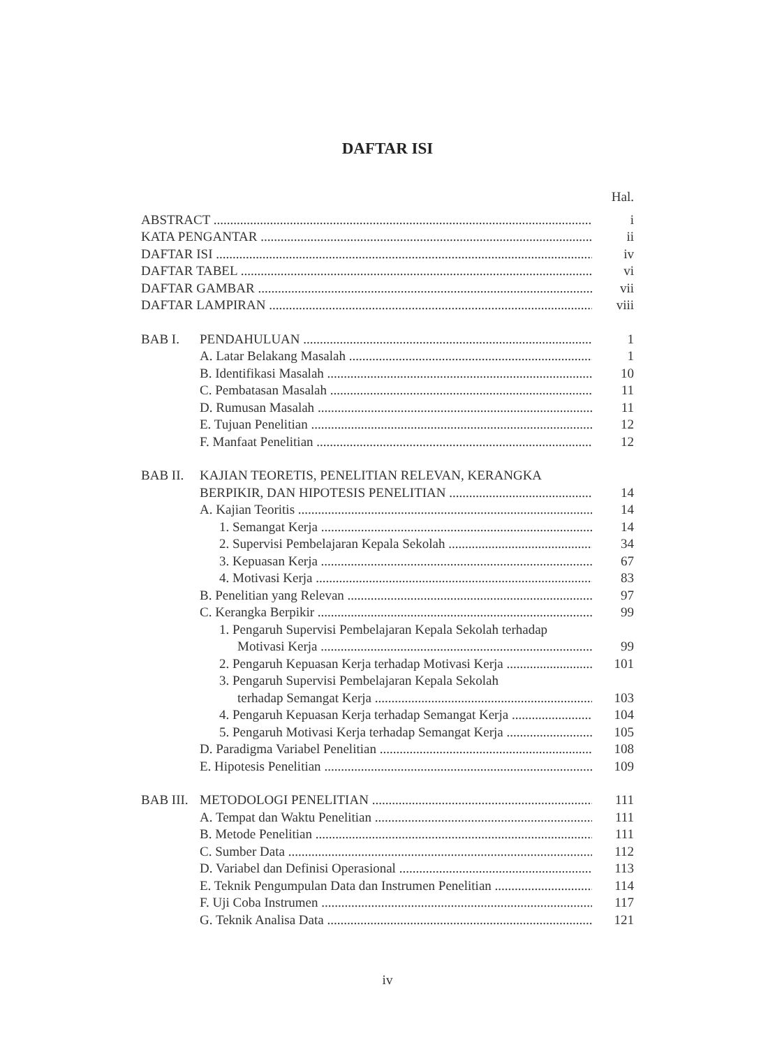DAFTAR ISI
Hal.
ABSTRACT i
KATA PENGANTAR ii
DAFTAR ISI iv
DAFTAR TABEL vi
DAFTAR GAMBAR vii
DAFTAR LAMPIRAN viii
BAB I. PENDAHULUAN 1
A. Latar Belakang Masalah 1
B. Identifikasi Masalah 10
C. Pembatasan Masalah 11
D. Rumusan Masalah 11
E. Tujuan Penelitian 12
F. Manfaat Penelitian 12
BAB II. KAJIAN TEORETIS, PENELITIAN RELEVAN, KERANGKA
BERPIKIR, DAN HIPOTESIS PENELITIAN 14
A. Kajian Teoritis 14
1. Semangat Kerja 14
2. Supervisi Pembelajaran Kepala Sekolah 34
3. Kepuasan Kerja 67
4. Motivasi Kerja 83
B. Penelitian yang Relevan 97
C. Kerangka Berpikir 99
1. Pengaruh Supervisi Pembelajaran Kepala Sekolah terhadap
Motivasi Kerja 99
2. Pengaruh Kepuasan Kerja terhadap Motivasi Kerja 101
3. Pengaruh Supervisi Pembelajaran Kepala Sekolah
terhadap Semangat Kerja 103
4. Pengaruh Kepuasan Kerja terhadap Semangat Kerja 104
5. Pengaruh Motivasi Kerja terhadap Semangat Kerja 105
D. Paradigma Variabel Penelitian 108
E. Hipotesis Penelitian 109
BAB III. METODOLOGI PENELITIAN 111
A. Tempat dan Waktu Penelitian 111
B. Metode Penelitian 111
C. Sumber Data 112
D. Variabel dan Definisi Operasional 113
E. Teknik Pengumpulan Data dan Instrumen Penelitian 114
F. Uji Coba Instrumen 117
G. Teknik Analisa Data 121
iv